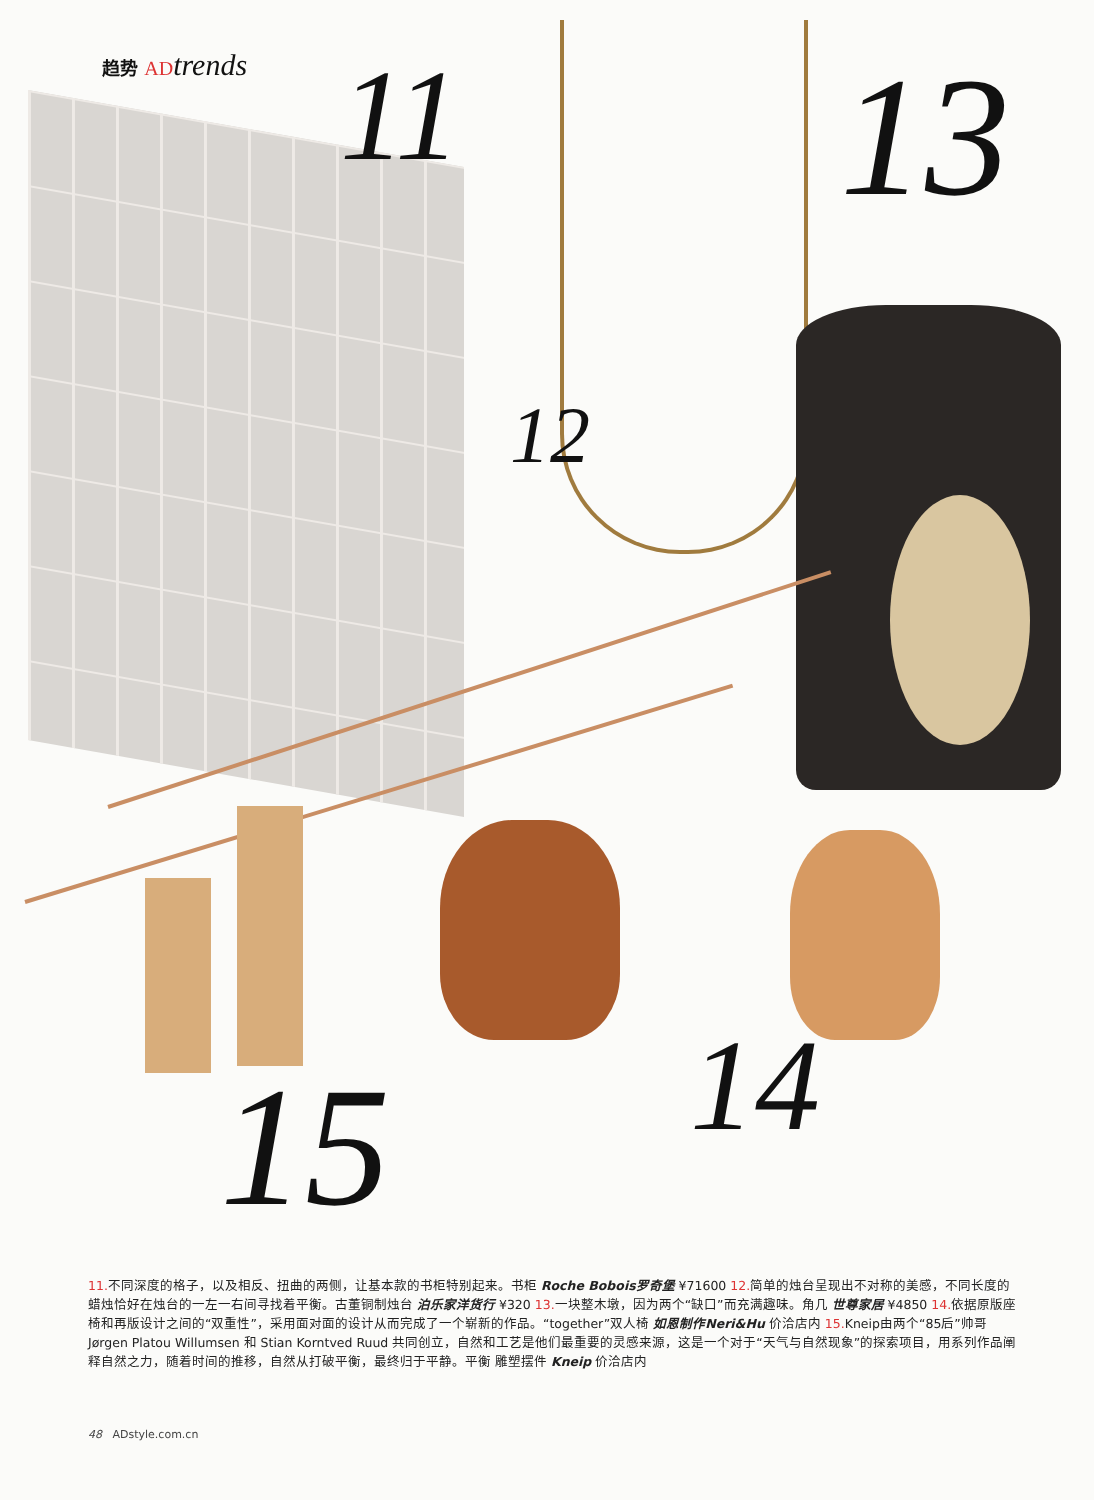趋势 AD trends 11
12
13
14
15
11. 不同深度的格子，以及相反、扭曲的两侧，让基本款的书柜特别起来。书柜 Roche Bobois罗奇堡 ¥71600 12. 简单的烛台呈现出不对称的美感，不同长度的蜡烛恰好在烛台的一左一右间寻找着平衡。古董铜制烛台 泊乐家洋货行 ¥320 13. 一块整木墩，因为两个“缺口”而充满趣味。角几 世尊家居 ¥4850 14. 依据原版座椅和再版设计之间的“双重性”，采用面对面的设计从而完成了一个崭新的作品。“together”双人椅 如恩制作Neri&Hu 价洽店内 15. Kneip由两个“85后”帅哥 Jørgen Platou Willumsen 和 Stian Korntved Ruud 共同创立，自然和工艺是他们最重要的灵感来源，这是一个对于“天气与自然现象”的探索项目，用系列作品阐释自然之力，随着时间的推移，自然从打破平衡，最终归于平静。平衡 雕塑摆件 Kneip 价洽店内
48 ADstyle.com.cn